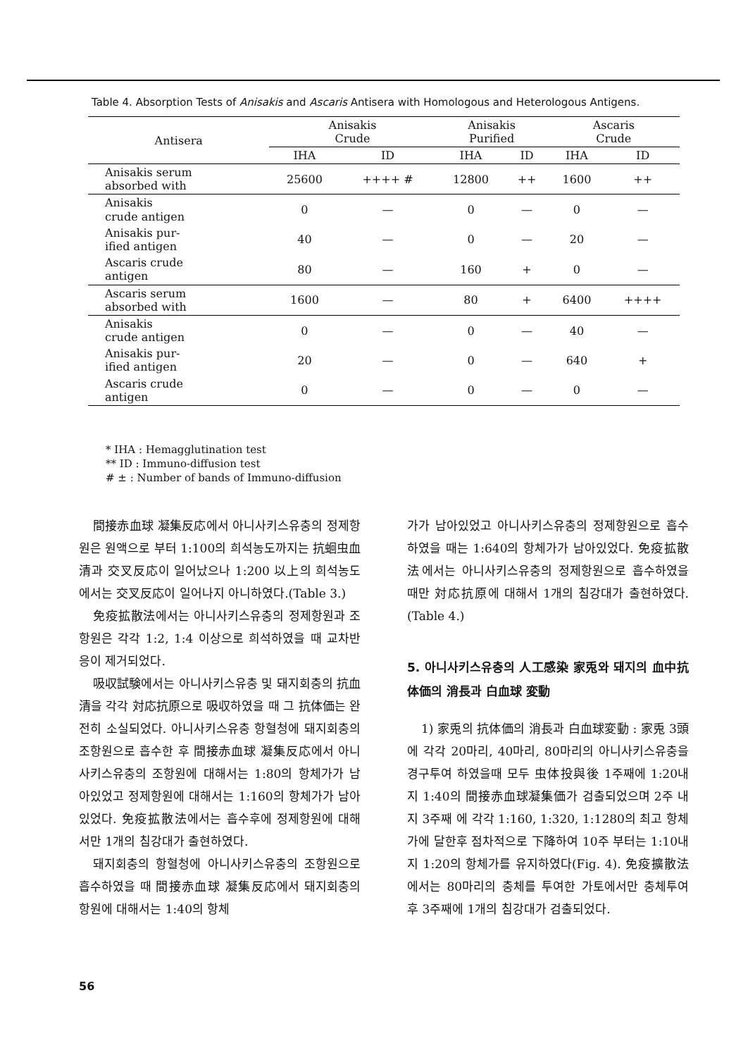Table 4. Absorption Tests of Anisakis and Ascaris Antisera with Homologous and Heterologous Antigens.
| Antisera | Anisakis Crude | | Anisakis Purified | | Ascaris Crude | |
| --- | --- | --- | --- | --- | --- | --- |
| | IHA | ID | IHA | ID | IHA | ID |
| Anisakis serum absorbed with | 25600 | ++++ # | 12800 | ++ | 1600 | ++ |
| Anisakis crude antigen | 0 | — | 0 | — | 0 | — |
| Anisakis pur- ified antigen | 40 | — | 0 | — | 20 | — |
| Ascaris crude antigen | 80 | — | 160 | + | 0 | — |
| Ascaris serum absorbed with | 1600 | — | 80 | + | 6400 | ++++ |
| Anisakis crude antigen | 0 | — | 0 | — | 40 | — |
| Anisakis pur- ified antigen | 20 | — | 0 | — | 640 | + |
| Ascaris crude antigen | 0 | — | 0 | — | 0 | — |
* IHA : Hemagglutination test
** ID : Immuno-diffusion test
# ± : Number of bands of Immuno-diffusion
間接赤血球 凝集反応에서 아니사키스유충의 정제항원은 원액으로 부터 1:100의 희석농도까지는 抗蛔虫血清과 交叉反応이 일어났으나 1:200 以上의 희석농도에서는 交叉反応이 일어나지 아니하였다.(Table 3.)
免疫拡散法에서는 아니사키스유충의 정제항원과 조항원은 각각 1:2, 1:4 이상으로 희석하였을 때 교차반응이 제거되었다.
吸収試験에서는 아니사키스유충 및 돼지회충의 抗血清을 각각 対応抗原으로 吸収하였을 때 그 抗体価는 완전히 소실되었다. 아니사키스유충 항혈청에 돼지회충의 조항원으로 흡수한 후 間接赤血球 凝集反応에서 아니사키스유충의 조항원에 대해서는 1:80의 항체가가 남아있었고 정제항원에 대해서는 1:160의 항체가가 남아있었다. 免疫拡散法에서는 흡수후에 정제항원에 대해서만 1개의 침강대가 출현하였다.
돼지회충의 항혈청에 아니사키스유충의 조항원으로 흡수하였을 때 間接赤血球 凝集反応에서 돼지회충의 항원에 대해서는 1:40의 항체
가가 남아있었고 아니사키스유충의 정제항원으로 흡수하였을 때는 1:640의 항체가가 남아있었다. 免疫拡散法에서는 아니사키스유충의 정제항원으로 흡수하였을 때만 対応抗原에 대해서 1개의 침강대가 출현하였다.(Table 4.)
5. 아니사키스유충의 人工感染 家兎와 돼지의 血中抗体価의 消長과 白血球 変動
1) 家兎의 抗体価의 消長과 白血球変動 : 家兎 3頭에 각각 20마리, 40마리, 80마리의 아니사키스유충을 경구투여 하였을때 모두 虫体投與後 1주째에 1:20내지 1:40의 間接赤血球凝集価가 검출되었으며 2주 내지 3주째 에 각각 1:160, 1:320, 1:1280의 최고 항체가에 달한후 점차적으로 下降하여 10주 부터는 1:10내지 1:20의 항체가를 유지하였다(Fig. 4). 免疫擴散法에서는 80마리의 충체를 투여한 가토에서만 충체투여후 3주째에 1개의 침강대가 검출되었다.
56